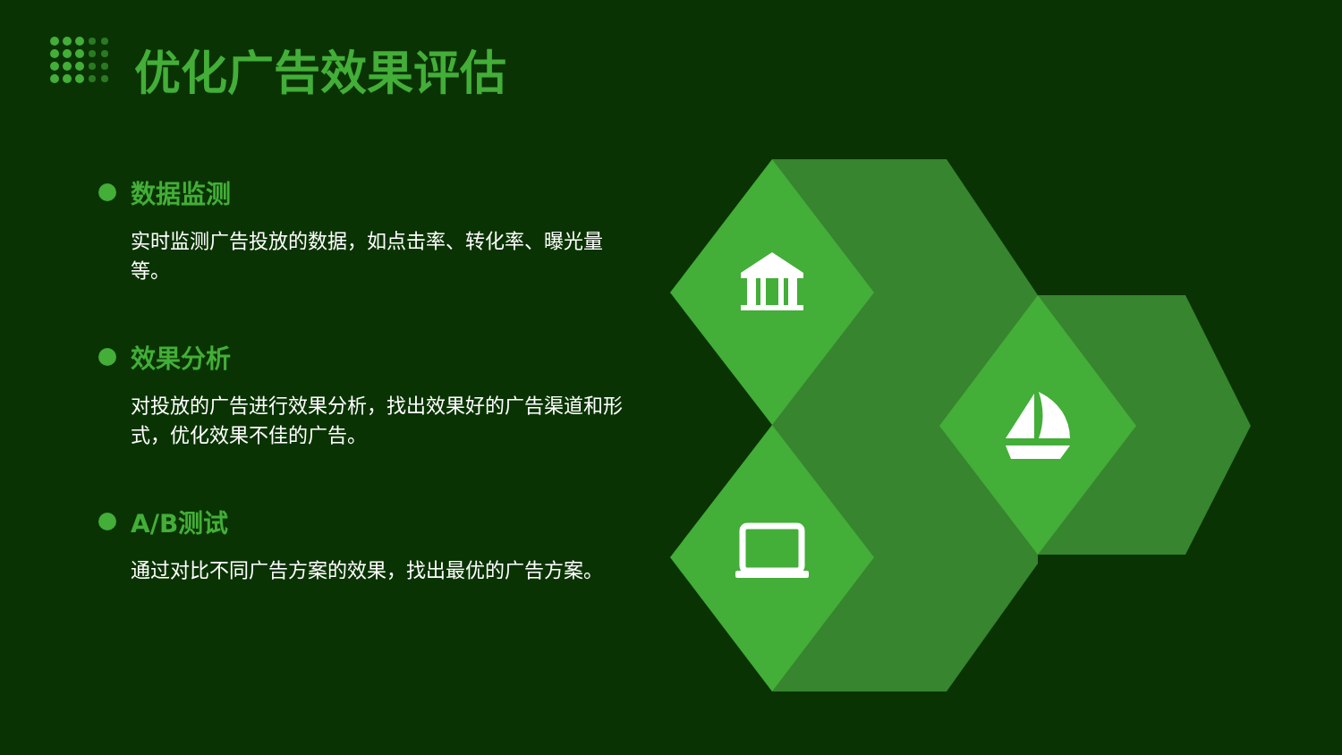优化广告效果评估
数据监测
实时监测广告投放的数据，如点击率、转化率、曝光量等。
效果分析
对投放的广告进行效果分析，找出效果好的广告渠道和形式，优化效果不佳的广告。
A/B测试
通过对比不同广告方案的效果，找出最优的广告方案。